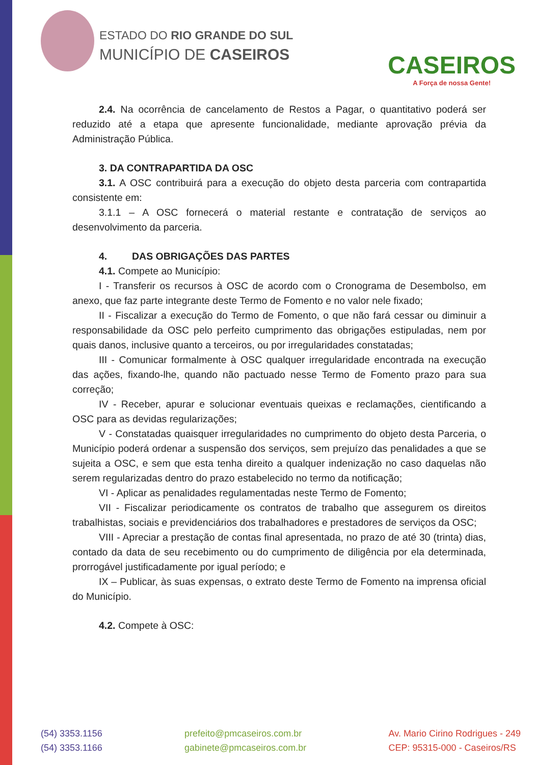ESTADO DO RIO GRANDE DO SUL
MUNICÍPIO DE CASEIROS
CASEIROS
A Força de nossa Gente!
2.4. Na ocorrência de cancelamento de Restos a Pagar, o quantitativo poderá ser reduzido até a etapa que apresente funcionalidade, mediante aprovação prévia da Administração Pública.
3. DA CONTRAPARTIDA DA OSC
3.1. A OSC contribuirá para a execução do objeto desta parceria com contrapartida consistente em:
3.1.1 – A OSC fornecerá o material restante e contratação de serviços ao desenvolvimento da parceria.
4. DAS OBRIGAÇÕES DAS PARTES
4.1. Compete ao Município:
I - Transferir os recursos à OSC de acordo com o Cronograma de Desembolso, em anexo, que faz parte integrante deste Termo de Fomento e no valor nele fixado;
II - Fiscalizar a execução do Termo de Fomento, o que não fará cessar ou diminuir a responsabilidade da OSC pelo perfeito cumprimento das obrigações estipuladas, nem por quais danos, inclusive quanto a terceiros, ou por irregularidades constatadas;
III - Comunicar formalmente à OSC qualquer irregularidade encontrada na execução das ações, fixando-lhe, quando não pactuado nesse Termo de Fomento prazo para sua correção;
IV - Receber, apurar e solucionar eventuais queixas e reclamações, cientificando a OSC para as devidas regularizações;
V - Constatadas quaisquer irregularidades no cumprimento do objeto desta Parceria, o Município poderá ordenar a suspensão dos serviços, sem prejuízo das penalidades a que se sujeita a OSC, e sem que esta tenha direito a qualquer indenização no caso daquelas não serem regularizadas dentro do prazo estabelecido no termo da notificação;
VI - Aplicar as penalidades regulamentadas neste Termo de Fomento;
VII - Fiscalizar periodicamente os contratos de trabalho que assegurem os direitos trabalhistas, sociais e previdenciários dos trabalhadores e prestadores de serviços da OSC;
VIII - Apreciar a prestação de contas final apresentada, no prazo de até 30 (trinta) dias, contado da data de seu recebimento ou do cumprimento de diligência por ela determinada, prorrogável justificadamente por igual período; e
IX – Publicar, às suas expensas, o extrato deste Termo de Fomento na imprensa oficial do Município.
4.2. Compete à OSC:
(54) 3353.1156
(54) 3353.1166
prefeito@pmcaseiros.com.br
gabinete@pmcaseiros.com.br
Av. Mario Cirino Rodrigues - 249
CEP: 95315-000 - Caseiros/RS